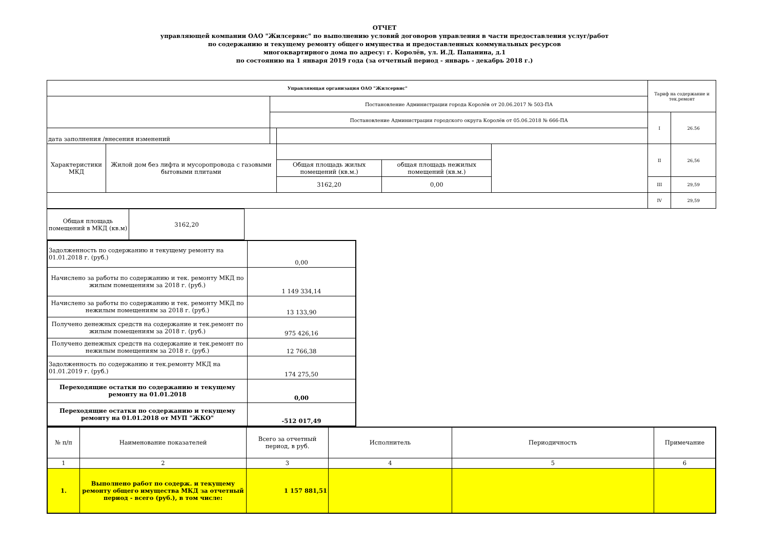ОТЧЕТ
управляющей компании ОАО "Жилсервис" по выполнению условий договоров управления в части предоставления услуг/работ
по содержанию и текущему ремонту общего имущества и предоставленных коммунальных ресурсов
многоквартирного дома по адресу: г. Королёв, ул. И.Д. Папанина, д.1
по состоянию на 1 января 2019 года (за отчетный период - январь - декабрь 2018 г.)
| Управляющая организация ОАО "Жилсервис" | | | | | | Тариф на содержание и тек.ремонт | |
| | | Постановление Администрации города Королёв от 20.06.2017 № 503-ПА | | | | | |
| | | Постановление Администрации городского округа Королёв от 05.06.2018 № 666-ПА | | | | I | 26.56 |
| дата заполнения /внесения изменений | | | | | | | |
| Характеристики МКД | Жилой дом без лифта и мусоропровода с газовыми бытовыми плитами | | | | | II | 26,56 |
| | | | Общая площадь жилых помещений (кв.м.) | общая площадь нежилых помещений (кв.м.) | | | |
| | | | 3162,20 | 0,00 | | III | 29,59 |
| | | | | | | IV | 29,59 |
| Общая площадь помещений в МКД (кв.м) | 3162,20 | |
| Задолженность по содержанию и текущему ремонту на 01.01.2018 г. (руб.) | 0,00 |
| Начислено за работы по содержанию и тек. ремонту МКД по жилым помещениям за 2018 г. (руб.) | 1 149 334,14 |
| Начислено за работы по содержанию и тек. ремонту МКД по нежилым помещениям за 2018 г. (руб.) | 13 133,90 |
| Получено денежных средств на содержание и тек.ремонт по жилым помещениям за 2018 г. (руб.) | 975 426,16 |
| Получено денежных средств на содержание и тек.ремонт по нежилым помещениям за 2018 г. (руб.) | 12 766,38 |
| Задолженность по содержанию и тек.ремонту МКД на 01.01.2019 г. (руб.) | 174 275,50 |
| Переходящие остатки по содержанию и текущему ремонту на 01.01.2018 | 0,00 |
| Переходящие остатки по содержанию и текущему ремонту на 01.01.2018 от МУП "ЖКО" | -512 017,49 |
| № п/п | Наименование показателей | Всего за отчетный период, в руб. | Исполнитель | Периодичность | Примечание |
| 1 | 2 | 3 | 4 | 5 | 6 |
| 1. | Выполнено работ по содерж. и текущему ремонту общего имущества МКД за отчетный период - всего (руб.), в том числе: | 1 157 881,51 | | | |